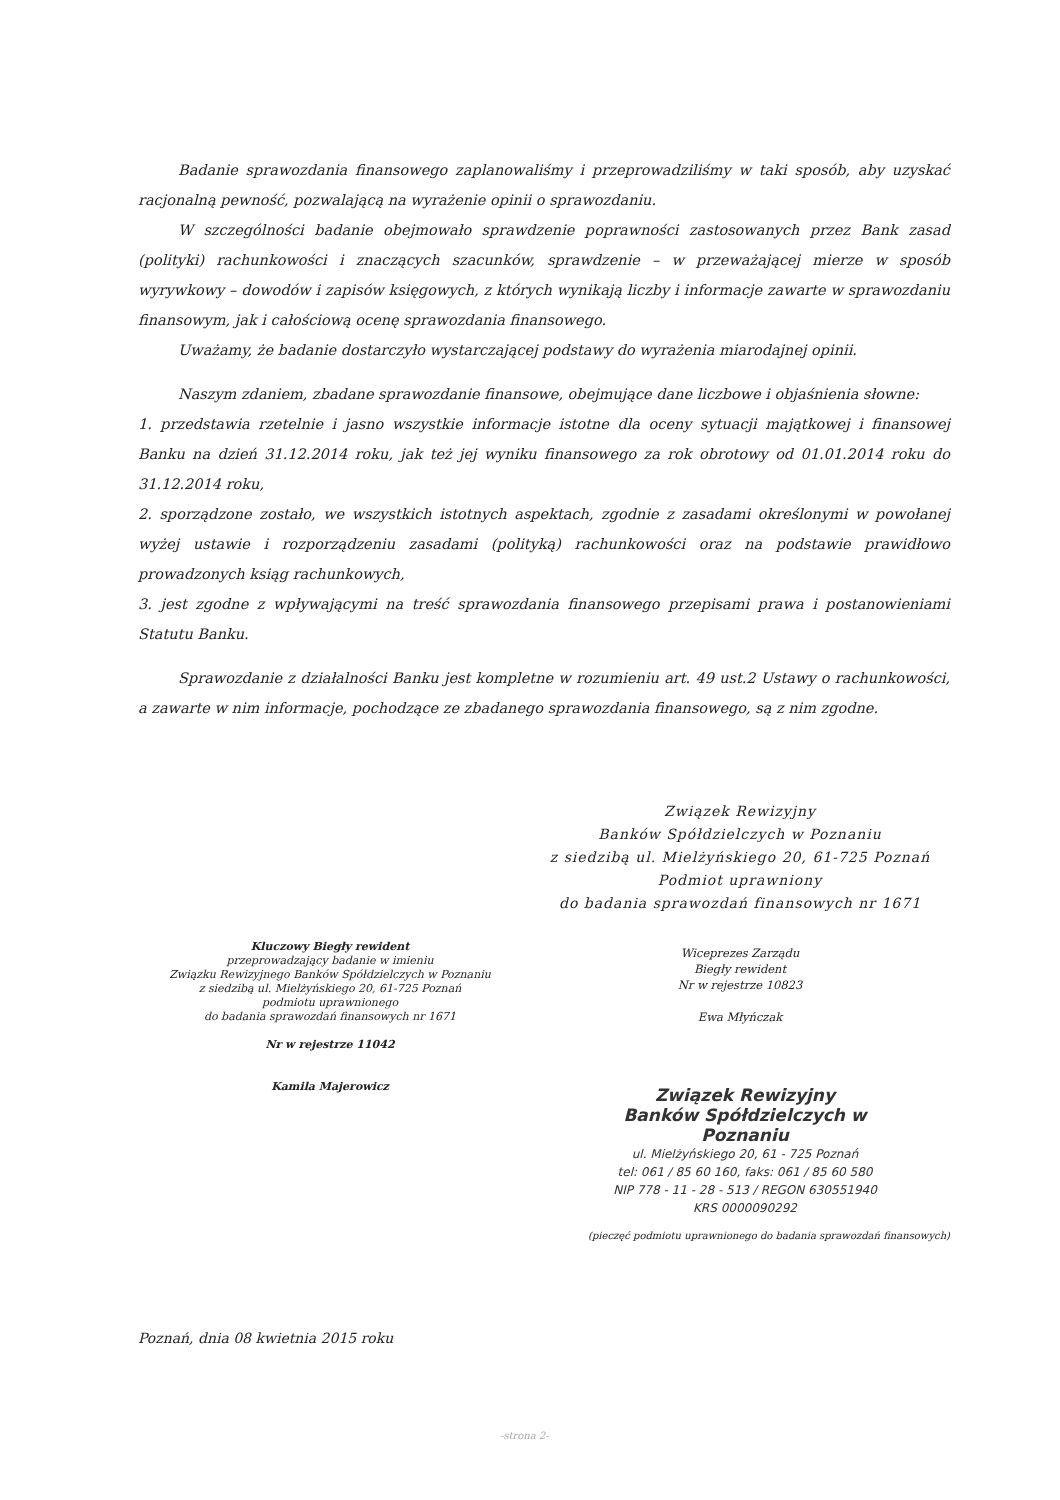Badanie sprawozdania finansowego zaplanowaliśmy i przeprowadziliśmy w taki sposób, aby uzyskać racjonalną pewność, pozwalającą na wyrażenie opinii o sprawozdaniu.
W szczególności badanie obejmowało sprawdzenie poprawności zastosowanych przez Bank zasad (polityki) rachunkowości i znaczących szacunków, sprawdzenie – w przeważającej mierze w sposób wyrywkowy – dowodów i zapisów księgowych, z których wynikają liczby i informacje zawarte w sprawozdaniu finansowym, jak i całościową ocenę sprawozdania finansowego.
Uważamy, że badanie dostarczyło wystarczającej podstawy do wyrażenia miarodajnej opinii.
Naszym zdaniem, zbadane sprawozdanie finansowe, obejmujące dane liczbowe i objaśnienia słowne:
1. przedstawia rzetelnie i jasno wszystkie informacje istotne dla oceny sytuacji majątkowej i finansowej Banku na dzień 31.12.2014 roku, jak też jej wyniku finansowego za rok obrotowy od 01.01.2014 roku do 31.12.2014 roku,
2. sporządzone zostało, we wszystkich istotnych aspektach, zgodnie z zasadami określonymi w powołanej wyżej ustawie i rozporządzeniu zasadami (polityką) rachunkowości oraz na podstawie prawidłowo prowadzonych ksiąg rachunkowych,
3. jest zgodne z wpływającymi na treść sprawozdania finansowego przepisami prawa i postanowieniami Statutu Banku.
Sprawozdanie z działalności Banku jest kompletne w rozumieniu art. 49 ust.2 Ustawy o rachunkowości, a zawarte w nim informacje, pochodzące ze zbadanego sprawozdania finansowego, są z nim zgodne.
Związek Rewizyjny
Banków Spółdzielczych w Poznaniu
z siedzibą ul. Mielżyńskiego 20, 61-725 Poznań
Podmiot uprawniony
do badania sprawozdań finansowych nr 1671
Kluczowy Biegły rewident
przeprowadzający badanie w imieniu
Związku Rewizyjnego Banków Spółdzielczych w Poznaniu
z siedzibą ul. Mielżyńskiego 20, 61-725 Poznań
podmiotu uprawnionego
do badania sprawozdań finansowych nr 1671
Nr w rejestrze 11042
Kamila Majerowicz
Wiceprezes Zarządu
Biegły rewident
Nr w rejestrze 10823
Ewa Młyńczak
Związek Rewizyjny
Banków Spółdzielczych w Poznaniu
ul. Mielżyńskiego 20, 61 - 725 Poznań
tel: 061 / 85 60 160, faks: 061 / 85 60 580
NIP 778 - 11 - 28 - 513 / REGON 630551940
KRS 0000090292
(pieczęć podmiotu uprawnionego do badania sprawozdań finansowych)
Poznań, dnia 08 kwietnia 2015 roku
-strona 2-